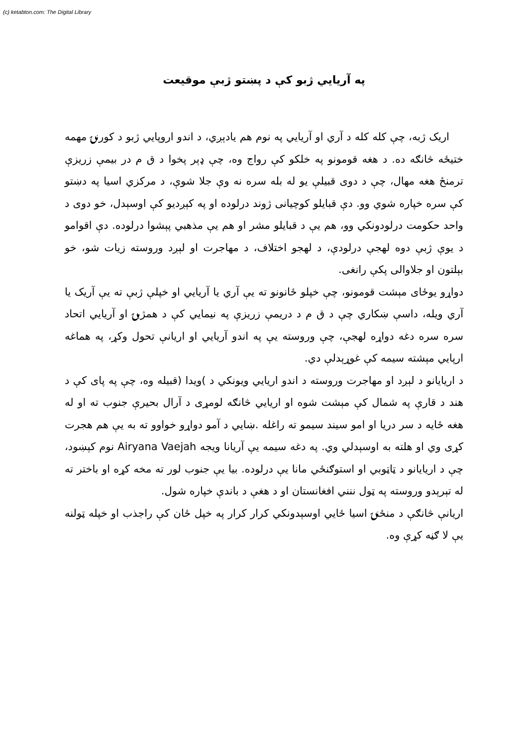(c) ketabton.com: The Digital Library
په آريايي ژبو کې د پښتو ژبې موقيعت
اريک ژبه، چې کله کله د آري او آريايي په نوم هم يادېږي، د اندو اروپايي ژبو د کورنۍ مهمه ختيځه څانګه ده. د هغه قومونو په خلکو کې رواج وه، چې ډېر پخوا د ق م در بيمې زريزې ترمنځ هغه مهال، چې د دوی قبيلې يو له بله سره نه وې جلا شوې، د مرکزي اسيا په دښتو کې سره خپاره شوي وو. دې قبايلو کوچيانی ژوند درلوده او په کېږديو کې اوسېدل، خو دوی د واحد حکومت درلودونکي وو، هم يې د قبايلو مشر او هم يې مذهبي پېشوا درلوده. دې اقوامو د يوې ژبې دوه لهجې درلودې، د لهجو اختلاف، د مهاجرت او لېږد وروسته زيات شو، خو بېلتون او جلاوالی پکې رانغی.
دواړو يوځای مېشت قومونو، چې خپلو ځانونو ته يې آري يا آريايي او خپلې ژبې ته يې آريک يا آري ويله، داسې ښکاري چې د ق م د دريمې زريزې په نيمايي کې د همژبۍ او آريايي اتحاد سره سره دغه دواړه لهجې، چې وروسته يې په اندو آريايي او اريانې تحول وکړ، په هماغه ارپايي مېشته سيمه کې غوړېدلې دي.
د اريايانو د لېږد او مهاجرت وروسته د اندو اريايي ويونکي د )ويدا (قبيله وه، چې په پای کې د هند د قارې په شمال کې مېشت شوه او اريايي څانګه لومړی د آرال بحيرې جنوب ته او له هغه ځايه د سر دريا او امو سيند سيمو ته راغله .ښايي د آمو دواړو خواوو ته به يې هم هجرت کړی وي او هلته به اوسېدلي وي. په دغه سيمه يې آريانا ويجه Airyana Vaejah نوم کېښود، چې د اريايانو د ټاټوبي او استوګنځي مانا يې درلوده. بيا يې جنوب لور ته مخه کړه او باختر ته له تېرېدو وروسته په ټول ننني افغانستان او د هغې د باندې خپاره شول.
اريانې څانګې د منځنۍ اسيا ځايي اوسېدونکي کرار کرار په خپل ځان کې راجذب او خپله ټولنه يې لا ګڼه کړې وه.